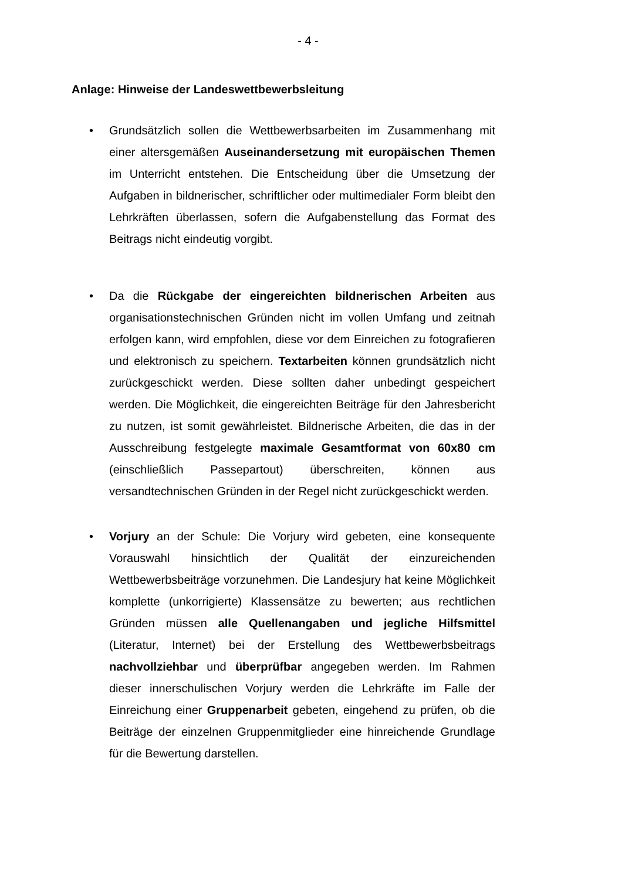- 4 -
Anlage: Hinweise der Landeswettbewerbsleitung
• Grundsätzlich sollen die Wettbewerbsarbeiten im Zusammenhang mit einer altersgemäßen Auseinandersetzung mit europäischen Themen im Unterricht entstehen. Die Entscheidung über die Umsetzung der Aufgaben in bildnerischer, schriftlicher oder multimedialer Form bleibt den Lehrkräften überlassen, sofern die Aufgabenstellung das Format des Beitrags nicht eindeutig vorgibt.
• Da die Rückgabe der eingereichten bildnerischen Arbeiten aus organisationstechnischen Gründen nicht im vollen Umfang und zeitnah erfolgen kann, wird empfohlen, diese vor dem Einreichen zu fotografieren und elektronisch zu speichern. Textarbeiten können grundsätzlich nicht zurückgeschickt werden. Diese sollten daher unbedingt gespeichert werden. Die Möglichkeit, die eingereichten Beiträge für den Jahresbericht zu nutzen, ist somit gewährleistet. Bildnerische Arbeiten, die das in der Ausschreibung festgelegte maximale Gesamtformat von 60x80 cm (einschließlich Passepartout) überschreiten, können aus versandtechnischen Gründen in der Regel nicht zurückgeschickt werden.
• Vorjury an der Schule: Die Vorjury wird gebeten, eine konsequente Vorauswahl hinsichtlich der Qualität der einzureichenden Wettbewerbsbeiträge vorzunehmen. Die Landesjury hat keine Möglichkeit komplette (unkorrigierte) Klassensätze zu bewerten; aus rechtlichen Gründen müssen alle Quellenangaben und jegliche Hilfsmittel (Literatur, Internet) bei der Erstellung des Wettbewerbsbeitrags nachvollziehbar und überprüfbar angegeben werden. Im Rahmen dieser innerschulischen Vorjury werden die Lehrkräfte im Falle der Einreichung einer Gruppenarbeit gebeten, eingehend zu prüfen, ob die Beiträge der einzelnen Gruppenmitglieder eine hinreichende Grundlage für die Bewertung darstellen.